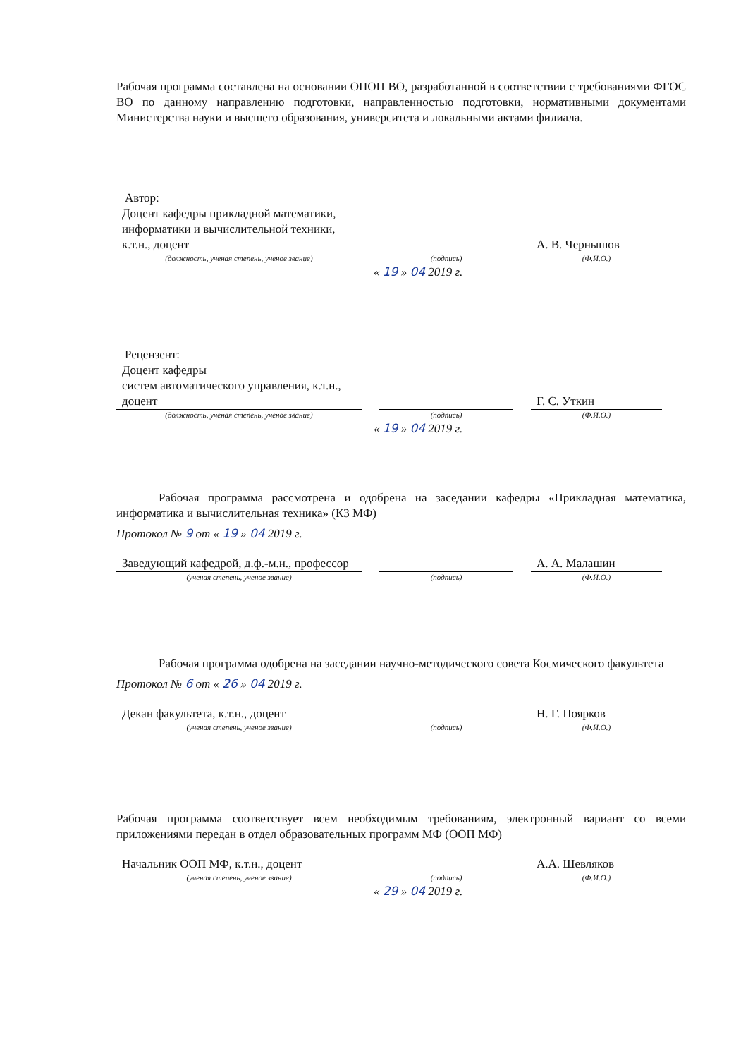Рабочая программа составлена на основании ОПОП ВО, разработанной в соответствии с требованиями ФГОС ВО по данному направлению подготовки, направленностью подготовки, нормативными документами Министерства науки и высшего образования, университета и локальными актами филиала.
Автор:
Доцент кафедры прикладной математики, информатики и вычислительной техники, к.т.н., доцент
А. В. Чернышов
(должность, ученая степень, ученое звание) (подпись) (Ф.И.О.)
« 19 » 04 2019 г.
Рецензент:
Доцент кафедры
систем автоматического управления, к.т.н., доцент
Г. С. Уткин
(должность, ученая степень, ученое звание) (подпись) (Ф.И.О.)
« 19 » 04 2019 г.
Рабочая программа рассмотрена и одобрена на заседании кафедры «Прикладная математика, информатика и вычислительная техника» (К3 МФ)
Протокол № 9 от « 19 » 04 2019 г.
Заведующий кафедрой, д.ф.-м.н., профессор
А. А. Малашин
(ученая степень, ученое звание) (подпись) (Ф.И.О.)
Рабочая программа одобрена на заседании научно-методического совета Космического факультета
Протокол № 6 от « 26 » 04 2019 г.
Декан факультета, к.т.н., доцент
Н. Г. Поярков
(ученая степень, ученое звание) (подпись) (Ф.И.О.)
Рабочая программа соответствует всем необходимым требованиям, электронный вариант со всеми приложениями передан в отдел образовательных программ МФ (ООП МФ)
Начальник ООП МФ, к.т.н., доцент
А.А. Шевляков
(ученая степень, ученое звание) (подпись) (Ф.И.О.)
« 29 » 04 2019 г.